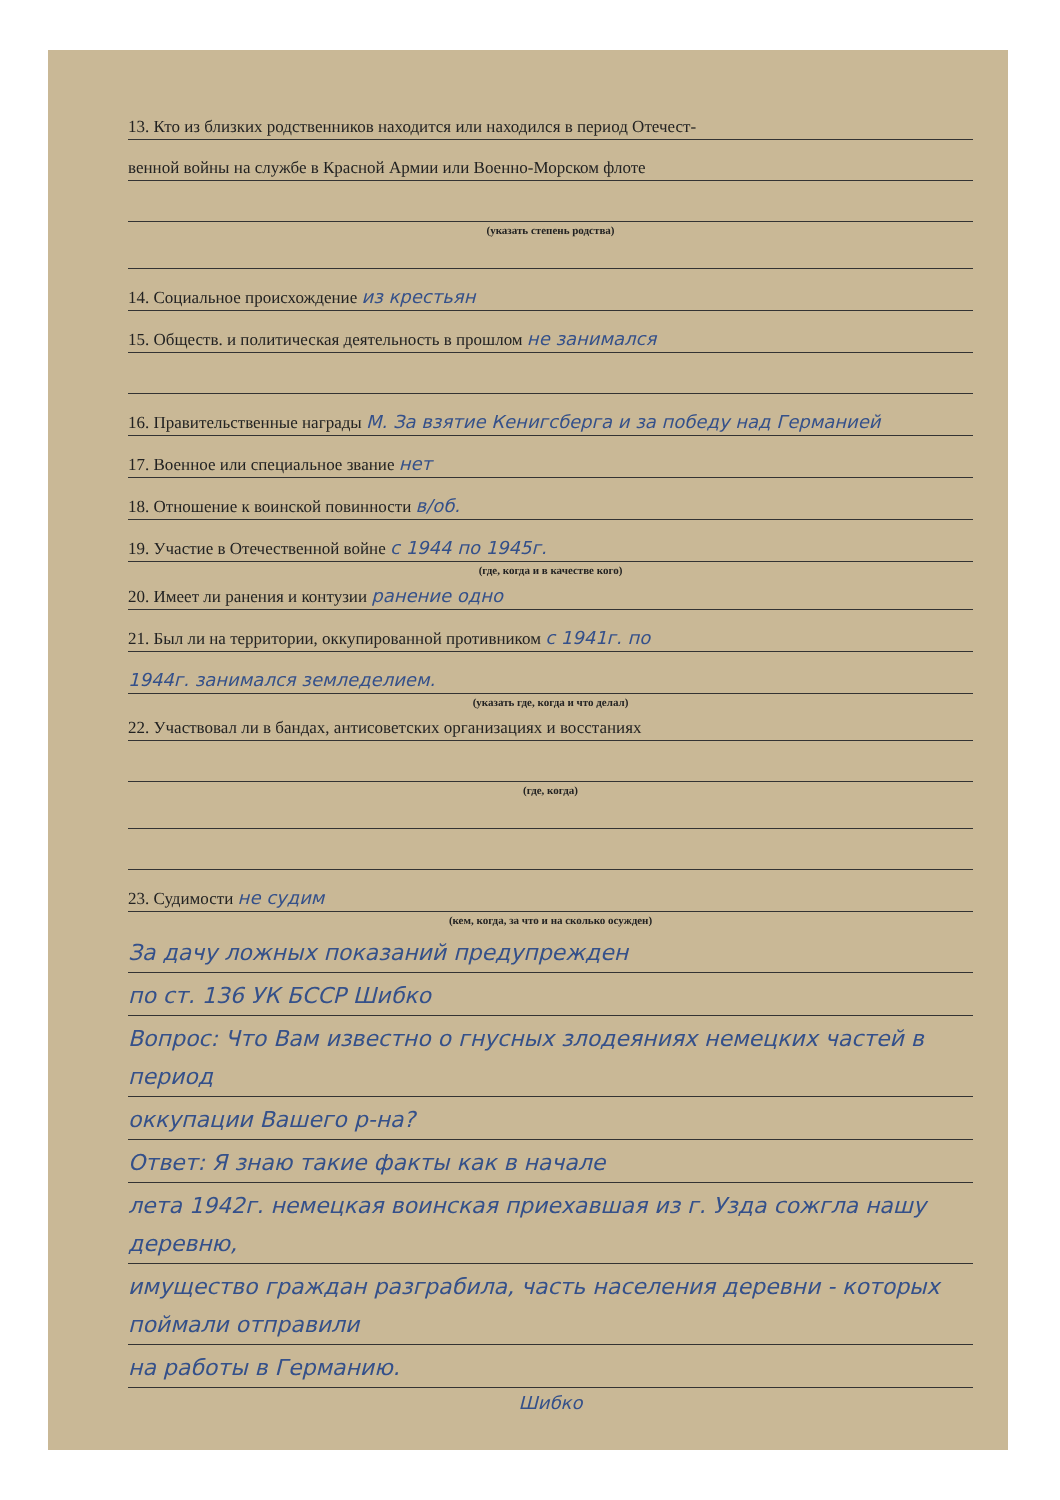13. Кто из близких родственников находится или находился в период Отечест-
венной войны на службе в Красной Армии или Военно-Морском флоте
(указать степень родства)
14. Социальное происхождение из крестьян
15. Обществ. и политическая деятельность в прошлом не занимался
16. Правительственные награды М. За взятие Кенигсберга и за победу над Германией
17. Военное или специальное звание нет
18. Отношение к воинской повинности в/об.
19. Участие в Отечественной войне с 1944 по 1945г.
(где, когда и в качестве кого)
20. Имеет ли ранения и контузии ранение одно
21. Был ли на территории, оккупированной противником с 1941г. по
1944г. занимался земледелием.
(указать где, когда и что делал)
22. Участвовал ли в бандах, антисоветских организациях и восстаниях
(где, когда)
23. Судимости не судим
(кем, когда, за что и на сколько осужден)
За дачу ложных показаний предупрежден
по ст. 136 УК БССР Шибко
Вопрос: Что Вам известно о гнусных злодеяниях немецких частей в период
оккупации Вашего р-на?
Ответ: Я знаю такие факты как в начале
лета 1942г. немецкая воинская приехавшая из г. Узда сожгла нашу деревню,
имущество граждан разграбила, часть населения деревни - которых поймали отправили
на работы в Германию.
Шибко